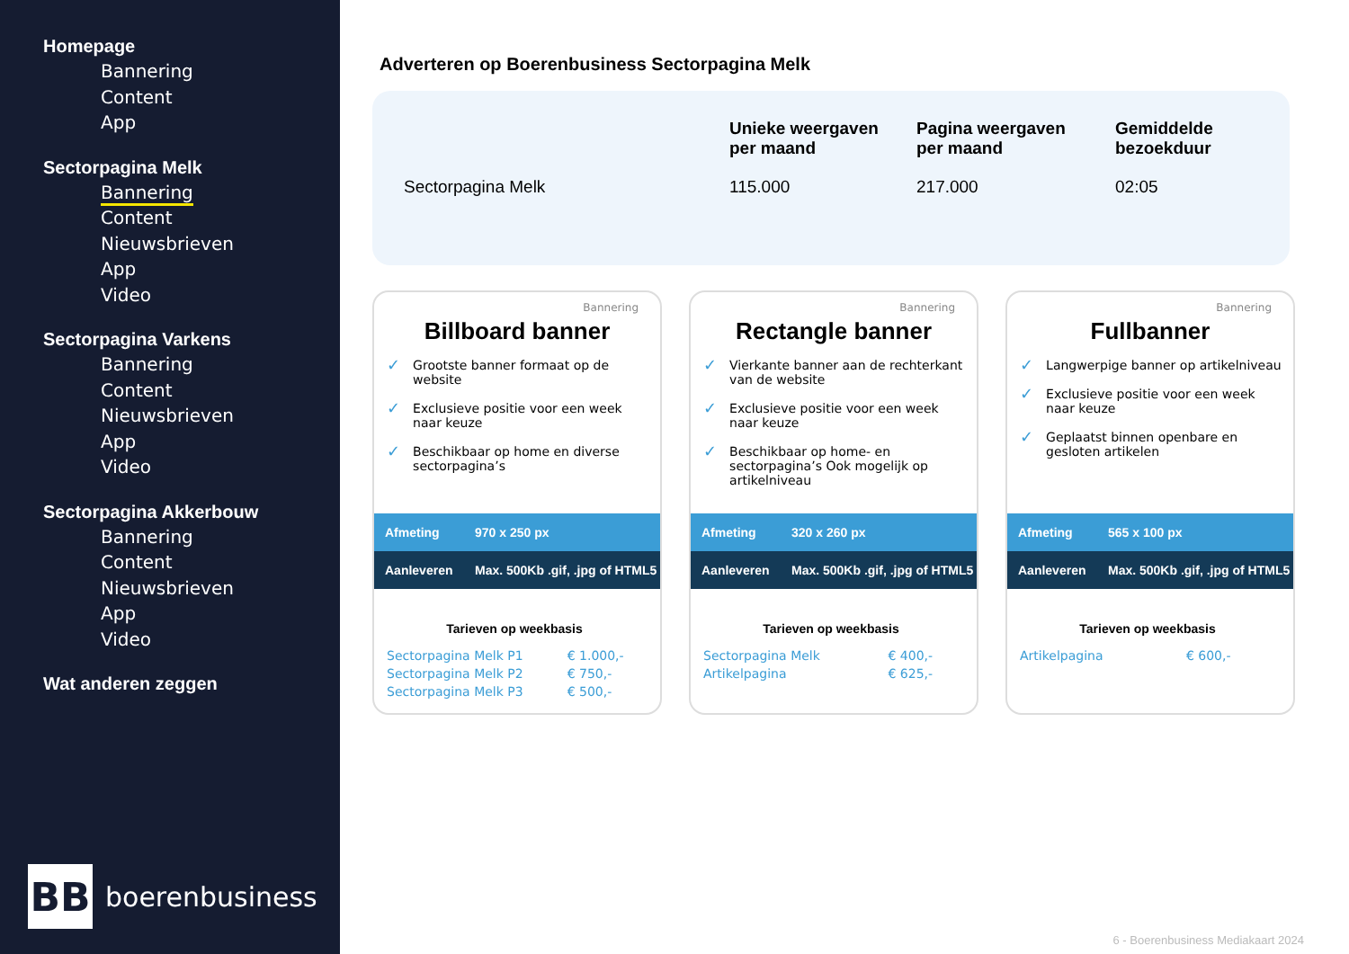Homepage
Bannering
Content
App
Sectorpagina Melk
Bannering
Content
Nieuwsbrieven
App
Video
Sectorpagina Varkens
Bannering
Content
Nieuwsbrieven
App
Video
Sectorpagina Akkerbouw
Bannering
Content
Nieuwsbrieven
App
Video
Wat anderen zeggen
BB
boerenbusiness
Adverteren op Boerenbusiness Sectorpagina Melk
| | Unieke weergaven per maand | Pagina weergaven per maand | Gemiddelde bezoekduur |
| --- | --- | --- | --- |
| Sectorpagina Melk | 115.000 | 217.000 | 02:05 |
Bannering
Billboard banner
✓ Grootste banner formaat op de website
✓ Exclusieve positie voor een week naar keuze
✓ Beschikbaar op home en diverse sectorpagina’s
Afmeting 970 x 250 px
Aanleveren Max. 500Kb .gif, .jpg of HTML5
Tarieven op weekbasis
| Sectorpagina Melk P1 | € 1.000,- |
| Sectorpagina Melk P2 | € 750,- |
| Sectorpagina Melk P3 | € 500,- |
Bannering
Rectangle banner
✓ Vierkante banner aan de rechterkant van de website
✓ Exclusieve positie voor een week naar keuze
✓ Beschikbaar op home- en sectorpagina’s Ook mogelijk op artikelniveau
Afmeting 320 x 260 px
Aanleveren Max. 500Kb .gif, .jpg of HTML5
Tarieven op weekbasis
| Sectorpagina Melk | € 400,- |
| Artikelpagina | € 625,- |
Bannering
Fullbanner
✓ Langwerpige banner op artikelniveau
✓ Exclusieve positie voor een week naar keuze
✓ Geplaatst binnen openbare en gesloten artikelen
Afmeting 565 x 100 px
Aanleveren Max. 500Kb .gif, .jpg of HTML5
Tarieven op weekbasis
| Artikelpagina | € 600,- |
6 - Boerenbusiness Mediakaart 2024